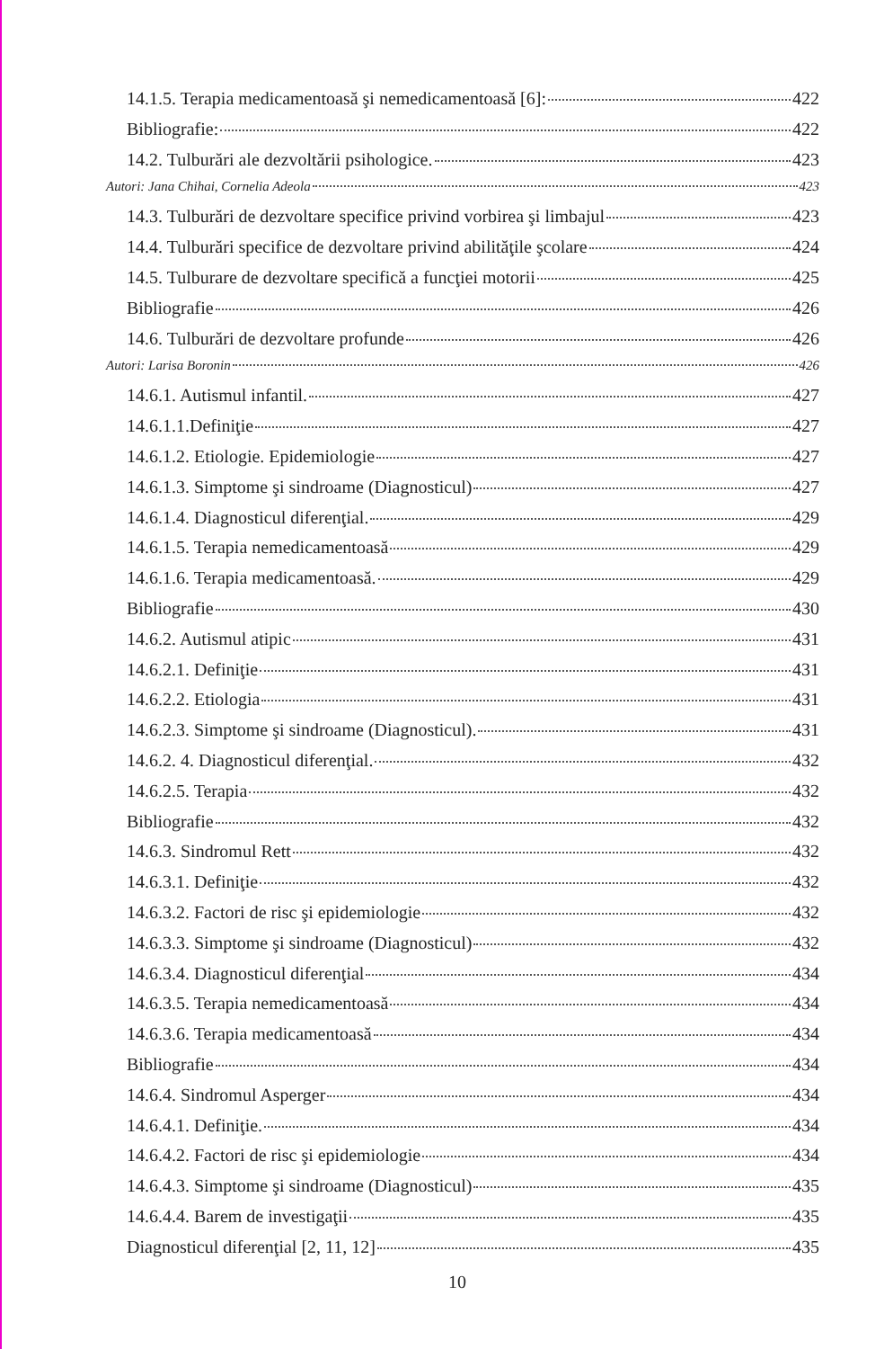14.1.5. Terapia medicamentoasă şi nemedicamentoasă [6]: 422
Bibliografie: 422
14.2. Tulburări ale dezvoltării psihologice. 423
Autori: Jana Chihai, Cornelia Adeola 423
14.3. Tulburări de dezvoltare specifice privind vorbirea şi limbajul 423
14.4. Tulburări specifice de dezvoltare privind abilităţile şcolare 424
14.5. Tulburare de dezvoltare specifică a funcţiei motorii 425
Bibliografie 426
14.6. Tulburări de dezvoltare profunde 426
Autori: Larisa Boronin 426
14.6.1. Autismul infantil. 427
14.6.1.1.Definiţie 427
14.6.1.2. Etiologie. Epidemiologie 427
14.6.1.3. Simptome şi sindroame (Diagnosticul) 427
14.6.1.4. Diagnosticul diferenţial. 429
14.6.1.5. Terapia nemedicamentoasă 429
14.6.1.6. Terapia medicamentoasă. 429
Bibliografie 430
14.6.2. Autismul atipic 431
14.6.2.1. Definiţie 431
14.6.2.2. Etiologia 431
14.6.2.3. Simptome şi sindroame (Diagnosticul). 431
14.6.2. 4. Diagnosticul diferenţial. 432
14.6.2.5. Terapia 432
Bibliografie 432
14.6.3. Sindromul Rett 432
14.6.3.1. Definiţie 432
14.6.3.2. Factori de risc şi epidemiologie 432
14.6.3.3. Simptome şi sindroame (Diagnosticul) 432
14.6.3.4. Diagnosticul diferenţial 434
14.6.3.5. Terapia nemedicamentoasă 434
14.6.3.6. Terapia medicamentoasă 434
Bibliografie 434
14.6.4. Sindromul Asperger 434
14.6.4.1. Definiţie. 434
14.6.4.2. Factori de risc şi epidemiologie 434
14.6.4.3. Simptome şi sindroame (Diagnosticul) 435
14.6.4.4. Barem de investigaţii 435
Diagnosticul diferenţial [2, 11, 12] 435
10